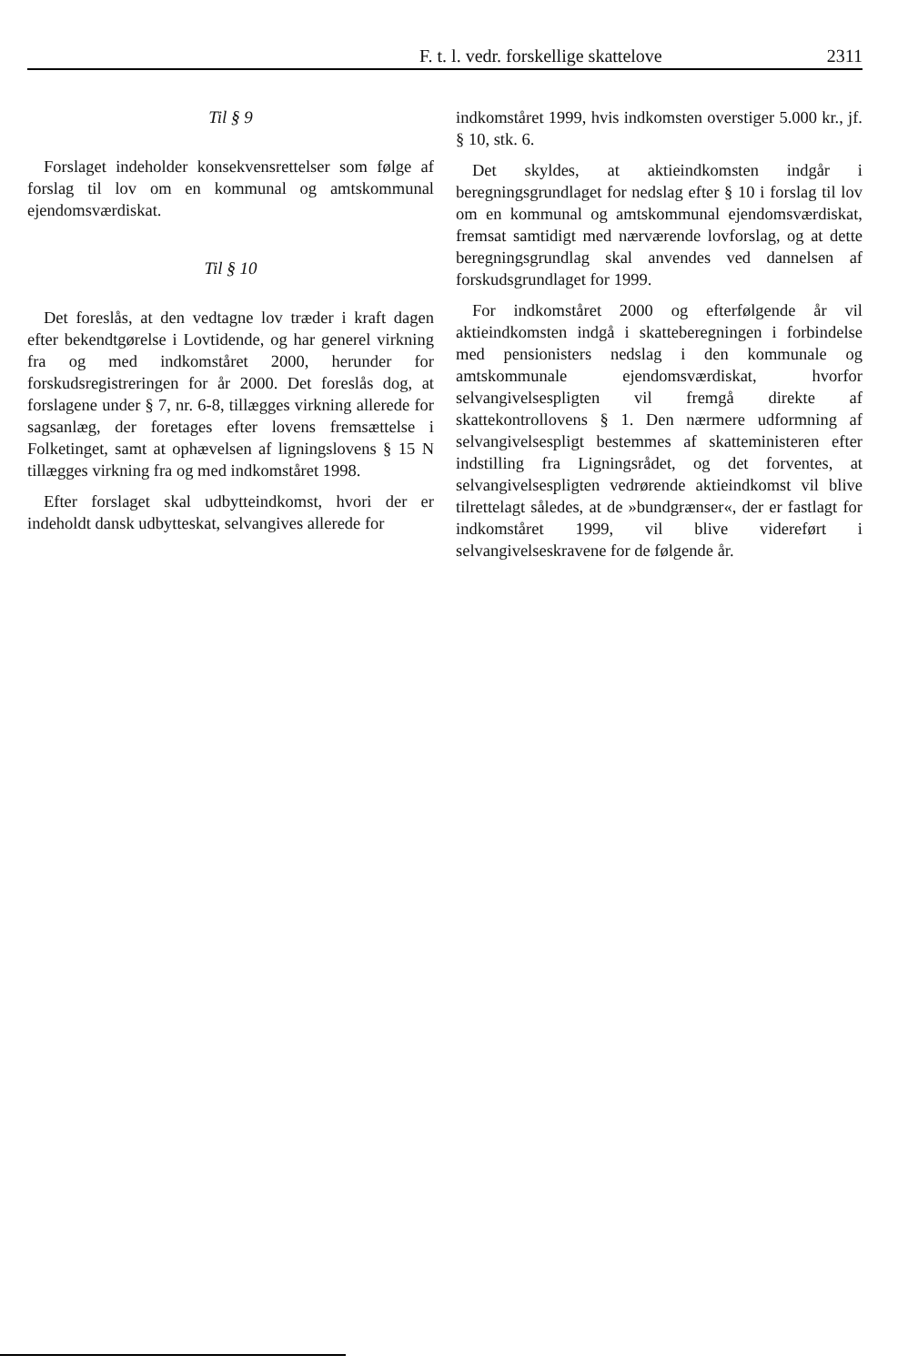F. t. l. vedr. forskellige skattelove 2311
Til § 9
Forslaget indeholder konsekvensrettelser som følge af forslag til lov om en kommunal og amtskommunal ejendomsværdiskat.
Til § 10
Det foreslås, at den vedtagne lov træder i kraft dagen efter bekendtgørelse i Lovtidende, og har generel virkning fra og med indkomståret 2000, herunder for forskudsregistreringen for år 2000. Det foreslås dog, at forslagene under § 7, nr. 6-8, tillægges virkning allerede for sagsanlæg, der foretages efter lovens fremsættelse i Folketinget, samt at ophævelsen af ligningslovens § 15 N tillægges virkning fra og med indkomståret 1998.
Efter forslaget skal udbytteindkomst, hvori der er indeholdt dansk udbytteskat, selvangives allerede for
indkomståret 1999, hvis indkomsten overstiger 5.000 kr., jf. § 10, stk. 6.
Det skyldes, at aktieindkomsten indgår i beregningsgrundlaget for nedslag efter § 10 i forslag til lov om en kommunal og amtskommunal ejendomsværdiskat, fremsat samtidigt med nærværende lovforslag, og at dette beregningsgrundlag skal anvendes ved dannelsen af forskudsgrundlaget for 1999.
For indkomståret 2000 og efterfølgende år vil aktieindkomsten indgå i skatteberegningen i forbindelse med pensionisters nedslag i den kommunale og amtskommunale ejendomsværdiskat, hvorfor selvangivelsespligten vil fremgå direkte af skattekontrollovens § 1. Den nærmere udformning af selvangivelsespligt bestemmes af skatteministeren efter indstilling fra Ligningsrådet, og det forventes, at selvangivelsespligten vedrørende aktieindkomst vil blive tilrettelagt således, at de »bundgrænser«, der er fastlagt for indkomståret 1999, vil blive videreført i selvangivelseskravene for de følgende år.